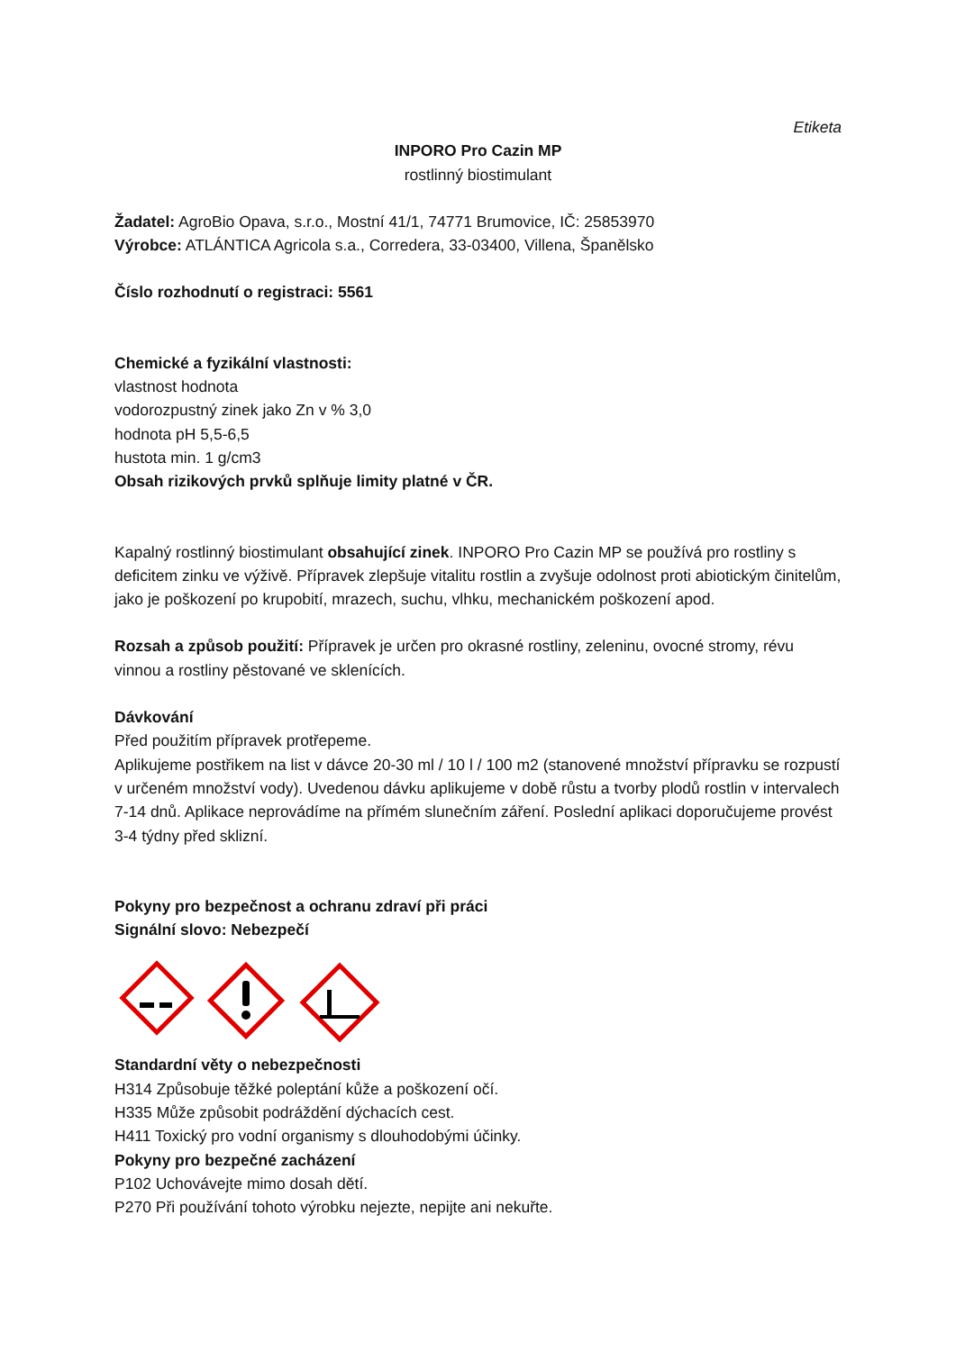Etiketa
INPORO Pro Cazin MP
rostlinný biostimulant
Žadatel: AgroBio Opava, s.r.o., Mostní 41/1, 74771 Brumovice, IČ: 25853970
Výrobce: ATLÁNTICA Agricola s.a., Corredera, 33-03400, Villena, Španělsko
Číslo rozhodnutí o registraci: 5561
Chemické a fyzikální vlastnosti:
vlastnost hodnota
vodorozpustný zinek jako Zn v % 3,0
hodnota pH 5,5-6,5
hustota min. 1 g/cm3
Obsah rizikových prvků splňuje limity platné v ČR.
Kapalný rostlinný biostimulant obsahující zinek. INPORO Pro Cazin MP se používá pro rostliny s deficitem zinku ve výživě. Přípravek zlepšuje vitalitu rostlin a zvyšuje odolnost proti abiotickým činitelům, jako je poškození po krupobití, mrazech, suchu, vlhku, mechanickém poškození apod.
Rozsah a způsob použití: Přípravek je určen pro okrasné rostliny, zeleninu, ovocné stromy, révu vinnou a rostliny pěstované ve sklenících.
Dávkování
Před použitím přípravek protřepeme.
Aplikujeme postřikem na list v dávce 20-30 ml / 10 l / 100 m2 (stanovené množství přípravku se rozpustí v určeném množství vody). Uvedenou dávku aplikujeme v době růstu a tvorby plodů rostlin v intervalech 7-14 dnů. Aplikace neprovádíme na přímém slunečním záření. Poslední aplikaci doporučujeme provést 3-4 týdny před sklizní.
Pokyny pro bezpečnost a ochranu zdraví při práci
Signální slovo: Nebezpečí
Standardní věty o nebezpečnosti
H314 Způsobuje těžké poleptání kůže a poškození očí.
H335 Může způsobit podráždění dýchacích cest.
H411 Toxický pro vodní organismy s dlouhodobými účinky.
Pokyny pro bezpečné zacházení
P102 Uchovávejte mimo dosah dětí.
P270 Při používání tohoto výrobku nejezte, nepijte ani nekuřte.